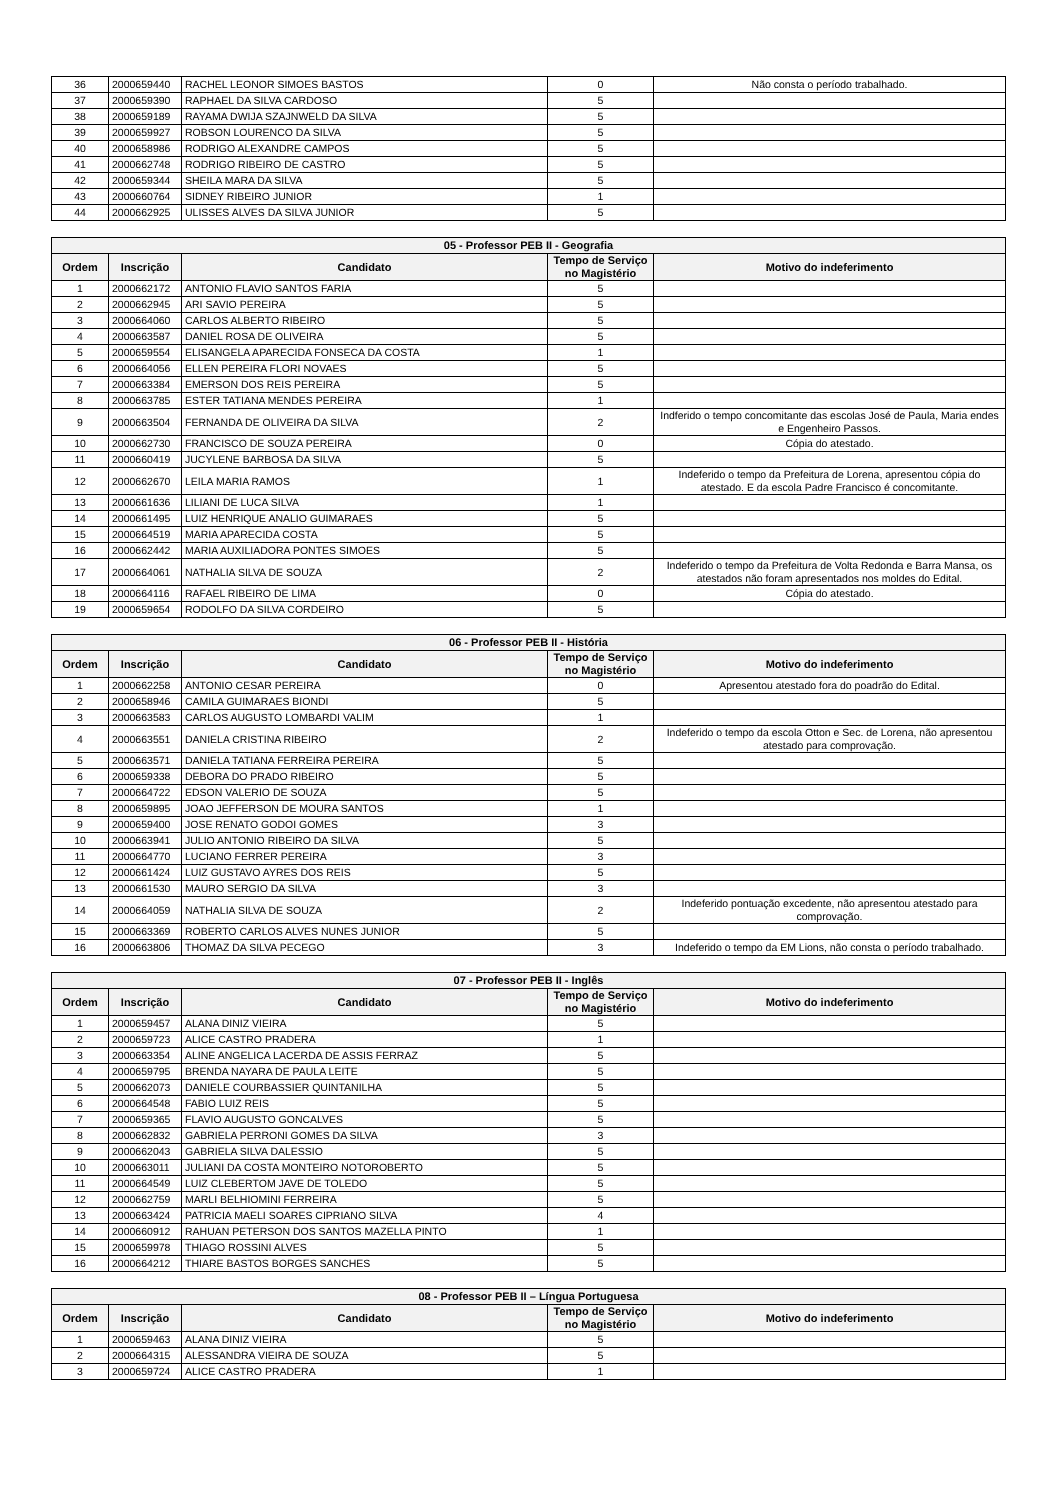| 36 | 2000659440 | RACHEL LEONOR SIMOES BASTOS | 0 | Não consta o período trabalhado. |
| 37 | 2000659390 | RAPHAEL DA SILVA CARDOSO | 5 | |
| 38 | 2000659189 | RAYAMA DWIJA SZAJNWELD DA SILVA | 5 | |
| 39 | 2000659927 | ROBSON LOURENCO DA SILVA | 5 | |
| 40 | 2000658986 | RODRIGO ALEXANDRE CAMPOS | 5 | |
| 41 | 2000662748 | RODRIGO RIBEIRO DE CASTRO | 5 | |
| 42 | 2000659344 | SHEILA MARA DA SILVA | 5 | |
| 43 | 2000660764 | SIDNEY RIBEIRO JUNIOR | 1 | |
| 44 | 2000662925 | ULISSES ALVES DA SILVA JUNIOR | 5 | |
| 05 - Professor PEB II - Geografia | | | | |
| --- | --- | --- | --- | --- |
| Ordem | Inscrição | Candidato | Tempo de Serviço no Magistério | Motivo do indeferimento |
| 1 | 2000662172 | ANTONIO FLAVIO SANTOS FARIA | 5 | |
| 2 | 2000662945 | ARI SAVIO PEREIRA | 5 | |
| 3 | 2000664060 | CARLOS ALBERTO RIBEIRO | 5 | |
| 4 | 2000663587 | DANIEL ROSA DE OLIVEIRA | 5 | |
| 5 | 2000659554 | ELISANGELA APARECIDA FONSECA DA COSTA | 1 | |
| 6 | 2000664056 | ELLEN PEREIRA FLORI NOVAES | 5 | |
| 7 | 2000663384 | EMERSON DOS REIS PEREIRA | 5 | |
| 8 | 2000663785 | ESTER TATIANA MENDES PEREIRA | 1 | |
| 9 | 2000663504 | FERNANDA DE OLIVEIRA DA SILVA | 2 | Indferido o tempo concomitante das escolas José de Paula, Maria endes e Engenheiro Passos. |
| 10 | 2000662730 | FRANCISCO DE SOUZA PEREIRA | 0 | Cópia do atestado. |
| 11 | 2000660419 | JUCYLENE BARBOSA DA SILVA | 5 | |
| 12 | 2000662670 | LEILA MARIA RAMOS | 1 | Indeferido o tempo da Prefeitura de Lorena, apresentou cópia do atestado. E da escola Padre Francisco é concomitante. |
| 13 | 2000661636 | LILIANI DE LUCA SILVA | 1 | |
| 14 | 2000661495 | LUIZ HENRIQUE ANALIO GUIMARAES | 5 | |
| 15 | 2000664519 | MARIA APARECIDA COSTA | 5 | |
| 16 | 2000662442 | MARIA AUXILIADORA PONTES SIMOES | 5 | |
| 17 | 2000664061 | NATHALIA SILVA DE SOUZA | 2 | Indeferido o tempo da Prefeitura de Volta Redonda e Barra Mansa, os atestados não foram apresentados nos moldes do Edital. |
| 18 | 2000664116 | RAFAEL RIBEIRO DE LIMA | 0 | Cópia do atestado. |
| 19 | 2000659654 | RODOLFO DA SILVA CORDEIRO | 5 | |
| 06 - Professor PEB II - História | | | | |
| --- | --- | --- | --- | --- |
| Ordem | Inscrição | Candidato | Tempo de Serviço no Magistério | Motivo do indeferimento |
| 1 | 2000662258 | ANTONIO CESAR PEREIRA | 0 | Apresentou atestado fora do poadrão do Edital. |
| 2 | 2000658946 | CAMILA GUIMARAES BIONDI | 5 | |
| 3 | 2000663583 | CARLOS AUGUSTO LOMBARDI VALIM | 1 | |
| 4 | 2000663551 | DANIELA CRISTINA RIBEIRO | 2 | Indeferido o tempo da escola Otton e Sec. de Lorena, não apresentou atestado para comprovação. |
| 5 | 2000663571 | DANIELA TATIANA FERREIRA PEREIRA | 5 | |
| 6 | 2000659338 | DEBORA DO PRADO RIBEIRO | 5 | |
| 7 | 2000664722 | EDSON VALERIO DE SOUZA | 5 | |
| 8 | 2000659895 | JOAO JEFFERSON DE MOURA SANTOS | 1 | |
| 9 | 2000659400 | JOSE RENATO GODOI GOMES | 3 | |
| 10 | 2000663941 | JULIO ANTONIO RIBEIRO DA SILVA | 5 | |
| 11 | 2000664770 | LUCIANO FERRER PEREIRA | 3 | |
| 12 | 2000661424 | LUIZ GUSTAVO AYRES DOS REIS | 5 | |
| 13 | 2000661530 | MAURO SERGIO DA SILVA | 3 | |
| 14 | 2000664059 | NATHALIA SILVA DE SOUZA | 2 | Indeferido pontuação excedente, não apresentou atestado para comprovação. |
| 15 | 2000663369 | ROBERTO CARLOS ALVES NUNES JUNIOR | 5 | |
| 16 | 2000663806 | THOMAZ DA SILVA PECEGO | 3 | Indeferido o tempo da EM Lions, não consta o período trabalhado. |
| 07 - Professor PEB II - Inglês | | | | |
| --- | --- | --- | --- | --- |
| Ordem | Inscrição | Candidato | Tempo de Serviço no Magistério | Motivo do indeferimento |
| 1 | 2000659457 | ALANA DINIZ VIEIRA | 5 | |
| 2 | 2000659723 | ALICE CASTRO PRADERA | 1 | |
| 3 | 2000663354 | ALINE ANGELICA LACERDA DE ASSIS FERRAZ | 5 | |
| 4 | 2000659795 | BRENDA NAYARA DE PAULA LEITE | 5 | |
| 5 | 2000662073 | DANIELE COURBASSIER QUINTANILHA | 5 | |
| 6 | 2000664548 | FABIO LUIZ REIS | 5 | |
| 7 | 2000659365 | FLAVIO AUGUSTO GONCALVES | 5 | |
| 8 | 2000662832 | GABRIELA PERRONI GOMES DA SILVA | 3 | |
| 9 | 2000662043 | GABRIELA SILVA DALESSIO | 5 | |
| 10 | 2000663011 | JULIANI DA COSTA MONTEIRO NOTOROBERTO | 5 | |
| 11 | 2000664549 | LUIZ CLEBERTOM JAVE DE TOLEDO | 5 | |
| 12 | 2000662759 | MARLI BELHIOMINI FERREIRA | 5 | |
| 13 | 2000663424 | PATRICIA MAELI SOARES CIPRIANO SILVA | 4 | |
| 14 | 2000660912 | RAHUAN PETERSON DOS SANTOS MAZELLA PINTO | 1 | |
| 15 | 2000659978 | THIAGO ROSSINI ALVES | 5 | |
| 16 | 2000664212 | THIARE BASTOS BORGES SANCHES | 5 | |
| 08 - Professor PEB II – Língua Portuguesa | | | | |
| --- | --- | --- | --- | --- |
| Ordem | Inscrição | Candidato | Tempo de Serviço no Magistério | Motivo do indeferimento |
| 1 | 2000659463 | ALANA DINIZ VIEIRA | 5 | |
| 2 | 2000664315 | ALESSANDRA VIEIRA DE SOUZA | 5 | |
| 3 | 2000659724 | ALICE CASTRO PRADERA | 1 | |